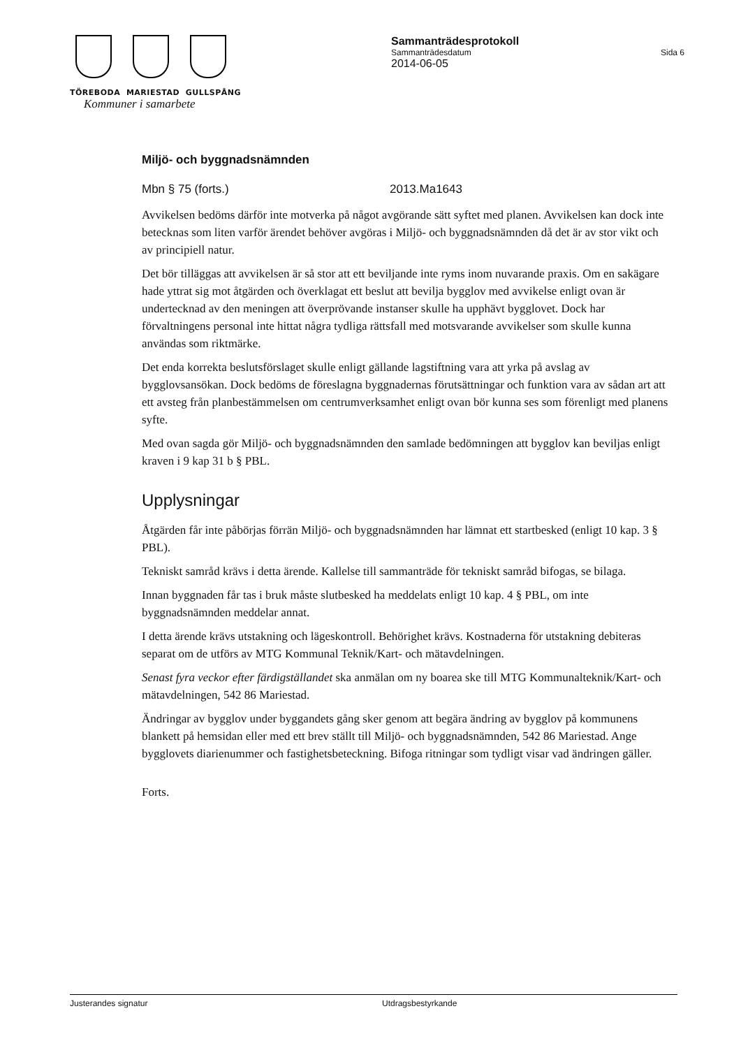TÖREBODA MARIESTAD GULLSPÅNG
Kommuner i samarbete
Sammanträdesprotokoll
Sammanträdesdatum Sida 6
2014-06-05
Miljö- och byggnadsnämnden
Mbn § 75 (forts.) 2013.Ma1643
Avvikelsen bedöms därför inte motverka på något avgörande sätt syftet med planen. Avvikelsen kan dock inte betecknas som liten varför ärendet behöver avgöras i Miljö- och byggnadsnämnden då det är av stor vikt och av principiell natur.
Det bör tilläggas att avvikelsen är så stor att ett beviljande inte ryms inom nuvarande praxis. Om en sakägare hade yttrat sig mot åtgärden och överklagat ett beslut att bevilja bygglov med avvikelse enligt ovan är undertecknad av den meningen att överprövande instanser skulle ha upphävt bygglovet. Dock har förvaltningens personal inte hittat några tydliga rättsfall med motsvarande avvikelser som skulle kunna användas som riktmärke.
Det enda korrekta beslutsförslaget skulle enligt gällande lagstiftning vara att yrka på avslag av bygglovsansökan. Dock bedöms de föreslagna byggnadernas förutsättningar och funktion vara av sådan art att ett avsteg från planbestämmelsen om centrumverksamhet enligt ovan bör kunna ses som förenligt med planens syfte.
Med ovan sagda gör Miljö- och byggnadsnämnden den samlade bedömningen att bygglov kan beviljas enligt kraven i 9 kap 31 b § PBL.
Upplysningar
Åtgärden får inte påbörjas förrän Miljö- och byggnadsnämnden har lämnat ett startbesked (enligt 10 kap. 3 § PBL).
Tekniskt samråd krävs i detta ärende. Kallelse till sammanträde för tekniskt samråd bifogas, se bilaga.
Innan byggnaden får tas i bruk måste slutbesked ha meddelats enligt 10 kap. 4 § PBL, om inte byggnadsnämnden meddelar annat.
I detta ärende krävs utstakning och lägeskontroll. Behörighet krävs. Kostnaderna för utstakning debiteras separat om de utförs av MTG Kommunal Teknik/Kart- och mätavdelningen.
Senast fyra veckor efter färdigställandet ska anmälan om ny boarea ske till MTG Kommunalteknik/Kart- och mätavdelningen, 542 86 Mariestad.
Ändringar av bygglov under byggandets gång sker genom att begära ändring av bygglov på kommunens blankett på hemsidan eller med ett brev ställt till Miljö- och byggnadsnämnden, 542 86 Mariestad. Ange bygglovets diarienummer och fastighetsbeteckning. Bifoga ritningar som tydligt visar vad ändringen gäller.
Forts.
Justerandes signatur Utdragsbestyrkande